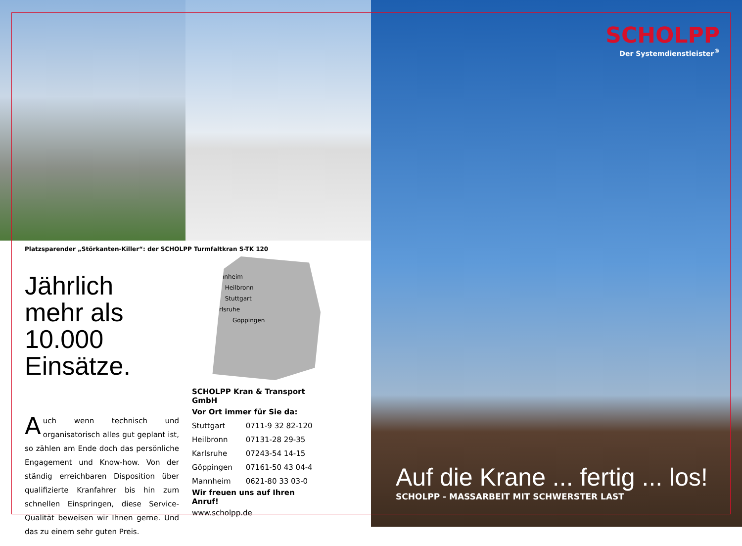Platzsparender „Störkanten-Killer“: der SCHOLPP Turmfaltkran S-TK 120
Jährlich mehr als 10.000 Einsätze.
Auch wenn technisch und organisatorisch alles gut geplant ist, so zählen am Ende doch das persönliche Engagement und Know-how. Von der ständig erreichbaren Disposition über qualifizierte Kranfahrer bis hin zum schnellen Einspringen, diese Service-Qualität beweisen wir Ihnen gerne. Und das zu einem sehr guten Preis.
Mannheim
Heilbronn
Stuttgart
Karlsruhe
Göppingen
| SCHOLPP Kran & Transport GmbH | |
| Vor Ort immer für Sie da: | |
| Stuttgart | 0711-9 32 82-120 |
| Heilbronn | 07131-28 29-35 |
| Karlsruhe | 07243-54 14-15 |
| Göppingen | 07161-50 43 04-4 |
| Mannheim | 0621-80 33 03-0 |
| Wir freuen uns auf Ihren Anruf! | |
| www.scholpp.de | |
SCHOLPP
Der Systemdienstleister<sup>®</sup>
Auf die Krane ... fertig ... los!
SCHOLPP - MASSARBEIT MIT SCHWERSTER LAST